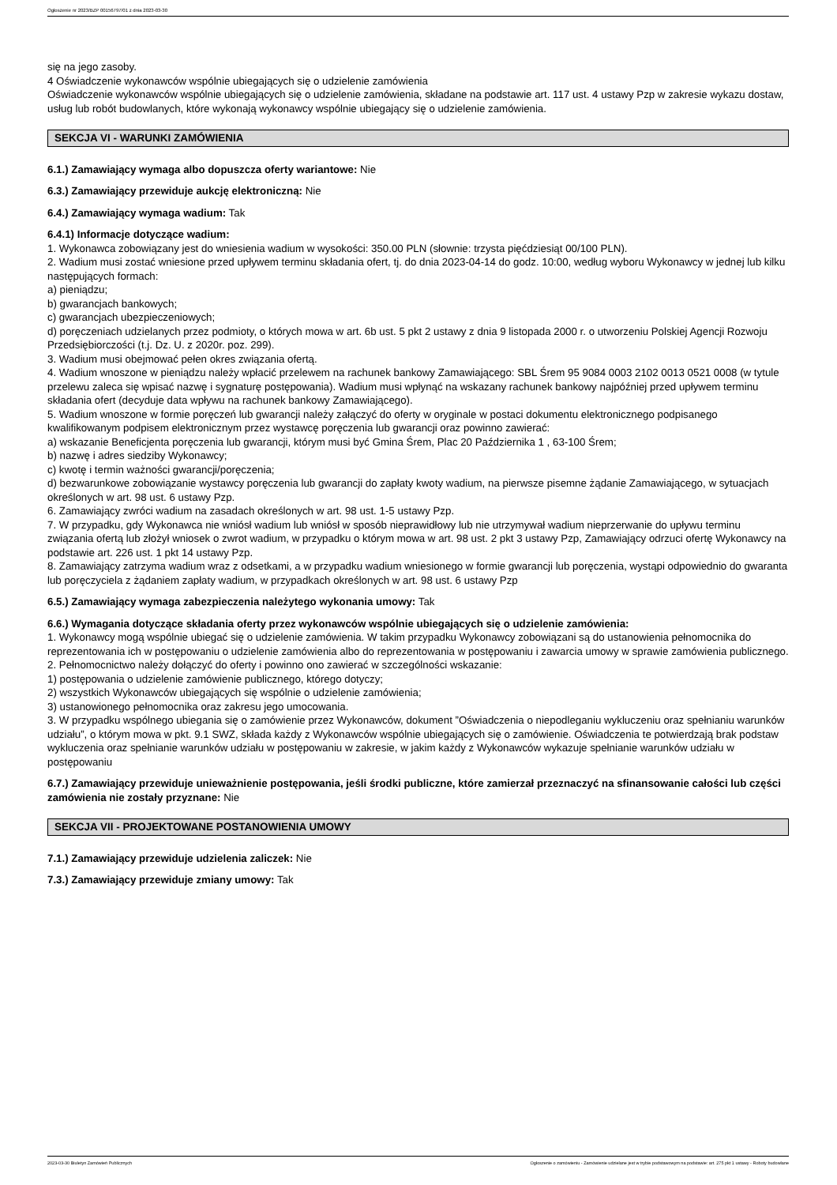Ogłoszenie nr 2023/BZP 00156797/01 z dnia 2023-03-30
się na jego zasoby.
4 Oświadczenie wykonawców wspólnie ubiegających się o udzielenie zamówienia
Oświadczenie wykonawców wspólnie ubiegających się o udzielenie zamówienia, składane na podstawie art. 117 ust. 4 ustawy Pzp w zakresie wykazu dostaw, usług lub robót budowlanych, które wykonają wykonawcy wspólnie ubiegający się o udzielenie zamówienia.
SEKCJA VI - WARUNKI ZAMÓWIENIA
6.1.) Zamawiający wymaga albo dopuszcza oferty wariantowe: Nie
6.3.) Zamawiający przewiduje aukcję elektroniczną: Nie
6.4.) Zamawiający wymaga wadium: Tak
6.4.1) Informacje dotyczące wadium:
1. Wykonawca zobowiązany jest do wniesienia wadium w wysokości: 350.00 PLN (słownie: trzysta pięćdziesiąt 00/100 PLN).
2. Wadium musi zostać wniesione przed upływem terminu składania ofert, tj. do dnia 2023-04-14 do godz. 10:00, według wyboru Wykonawcy w jednej lub kilku następujących formach:
a) pieniądzu;
b) gwarancjach bankowych;
c) gwarancjach ubezpieczeniowych;
d) poręczeniach udzielanych przez podmioty, o których mowa w art. 6b ust. 5 pkt 2 ustawy z dnia 9 listopada 2000 r. o utworzeniu Polskiej Agencji Rozwoju Przedsiębiorczości (t.j. Dz. U. z 2020r. poz. 299).
3. Wadium musi obejmować pełen okres związania ofertą.
4. Wadium wnoszone w pieniądzu należy wpłacić przelewem na rachunek bankowy Zamawiającego: SBL Śrem 95 9084 0003 2102 0013 0521 0008 (w tytule przelewu zaleca się wpisać nazwę i sygnaturę postępowania). Wadium musi wpłynąć na wskazany rachunek bankowy najpóźniej przed upływem terminu składania ofert (decyduje data wpływu na rachunek bankowy Zamawiającego).
5. Wadium wnoszone w formie poręczeń lub gwarancji należy załączyć do oferty w oryginale w postaci dokumentu elektronicznego podpisanego kwalifikowanym podpisem elektronicznym przez wystawcę poręczenia lub gwarancji oraz powinno zawierać:
a) wskazanie Beneficjenta poręczenia lub gwarancji, którym musi być Gmina Śrem, Plac 20 Października 1 , 63-100 Śrem;
b) nazwę i adres siedziby Wykonawcy;
c) kwotę i termin ważności gwarancji/poręczenia;
d) bezwarunkowe zobowiązanie wystawcy poręczenia lub gwarancji do zapłaty kwoty wadium, na pierwsze pisemne żądanie Zamawiającego, w sytuacjach określonych w art. 98 ust. 6 ustawy Pzp.
6. Zamawiający zwróci wadium na zasadach określonych w art. 98 ust. 1-5 ustawy Pzp.
7. W przypadku, gdy Wykonawca nie wniósł wadium lub wniósł w sposób nieprawidłowy lub nie utrzymywał wadium nieprzerwanie do upływu terminu związania ofertą lub złożył wniosek o zwrot wadium, w przypadku o którym mowa w art. 98 ust. 2 pkt 3 ustawy Pzp, Zamawiający odrzuci ofertę Wykonawcy na podstawie art. 226 ust. 1 pkt 14 ustawy Pzp.
8. Zamawiający zatrzyma wadium wraz z odsetkami, a w przypadku wadium wniesionego w formie gwarancji lub poręczenia, wystąpi odpowiednio do gwaranta lub poręczyciela z żądaniem zapłaty wadium, w przypadkach określonych w art. 98 ust. 6 ustawy Pzp
6.5.) Zamawiający wymaga zabezpieczenia należytego wykonania umowy: Tak
6.6.) Wymagania dotyczące składania oferty przez wykonawców wspólnie ubiegających się o udzielenie zamówienia:
1. Wykonawcy mogą wspólnie ubiegać się o udzielenie zamówienia. W takim przypadku Wykonawcy zobowiązani są do ustanowienia pełnomocnika do reprezentowania ich w postępowaniu o udzielenie zamówienia albo do reprezentowania w postępowaniu i zawarcia umowy w sprawie zamówienia publicznego.
2. Pełnomocnictwo należy dołączyć do oferty i powinno ono zawierać w szczególności wskazanie:
1) postępowania o udzielenie zamówienie publicznego, którego dotyczy;
2) wszystkich Wykonawców ubiegających się wspólnie o udzielenie zamówienia;
3) ustanowionego pełnomocnika oraz zakresu jego umocowania.
3. W przypadku wspólnego ubiegania się o zamówienie przez Wykonawców, dokument ”Oświadczenia o niepodleganiu wykluczeniu oraz spełnianiu warunków udziału”, o którym mowa w pkt. 9.1 SWZ, składa każdy z Wykonawców wspólnie ubiegających się o zamówienie. Oświadczenia te potwierdzają brak podstaw wykluczenia oraz spełnianie warunków udziału w postępowaniu w zakresie, w jakim każdy z Wykonawców wykazuje spełnianie warunków udziału w postępowaniu
6.7.) Zamawiający przewiduje unieważnienie postępowania, jeśli środki publiczne, które zamierzał przeznaczyć na sfinansowanie całości lub części zamówienia nie zostały przyznane: Nie
SEKCJA VII - PROJEKTOWANE POSTANOWIENIA UMOWY
7.1.) Zamawiający przewiduje udzielenia zaliczek: Nie
7.3.) Zamawiający przewiduje zmiany umowy: Tak
2023-03-30 Biuletyn Zamówień Publicznych Ogłoszenie o zamówieniu - Zamówienie udzielane jest w trybie podstawowym na podstawie: art. 275 pkt 1 ustawy - Roboty budowlane